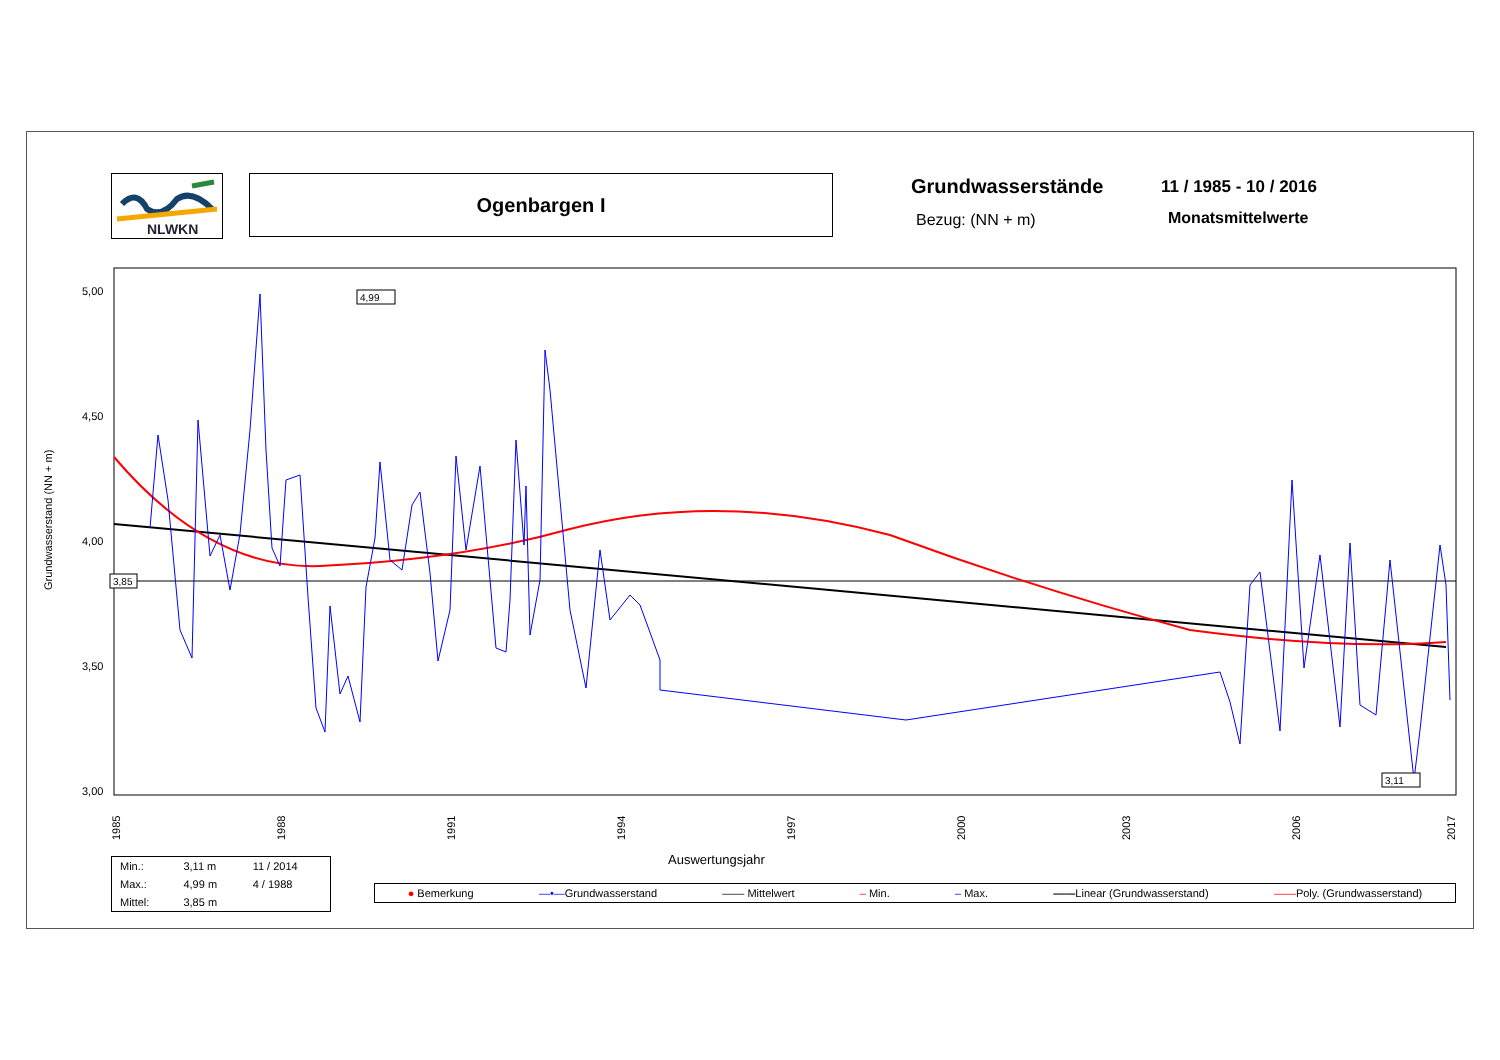NLWKN
Ogenbargen I Grundwasserstände 11 / 1985 - 10 / 2016
Bezug: (NN + m) Monatsmittelwerte
Grundwasserstand (NN + m)
5,00
4,50
4,00
3,50
3,00
3,85
4,99
3,11
1985
1988
1991
1994
1997
2000
2003
2006
2017
Auswertungsjahr
| Min.: | 3,11 m | 11 / 2014 |
| Max.: | 4,99 m | 4 / 1988 |
| Mittel: | 3,85 m | |
● Bemerkung —•—Grundwasserstand —— Mittelwert – Min. – Max. ——Linear (Grundwasserstand) ——Poly. (Grundwasserstand)